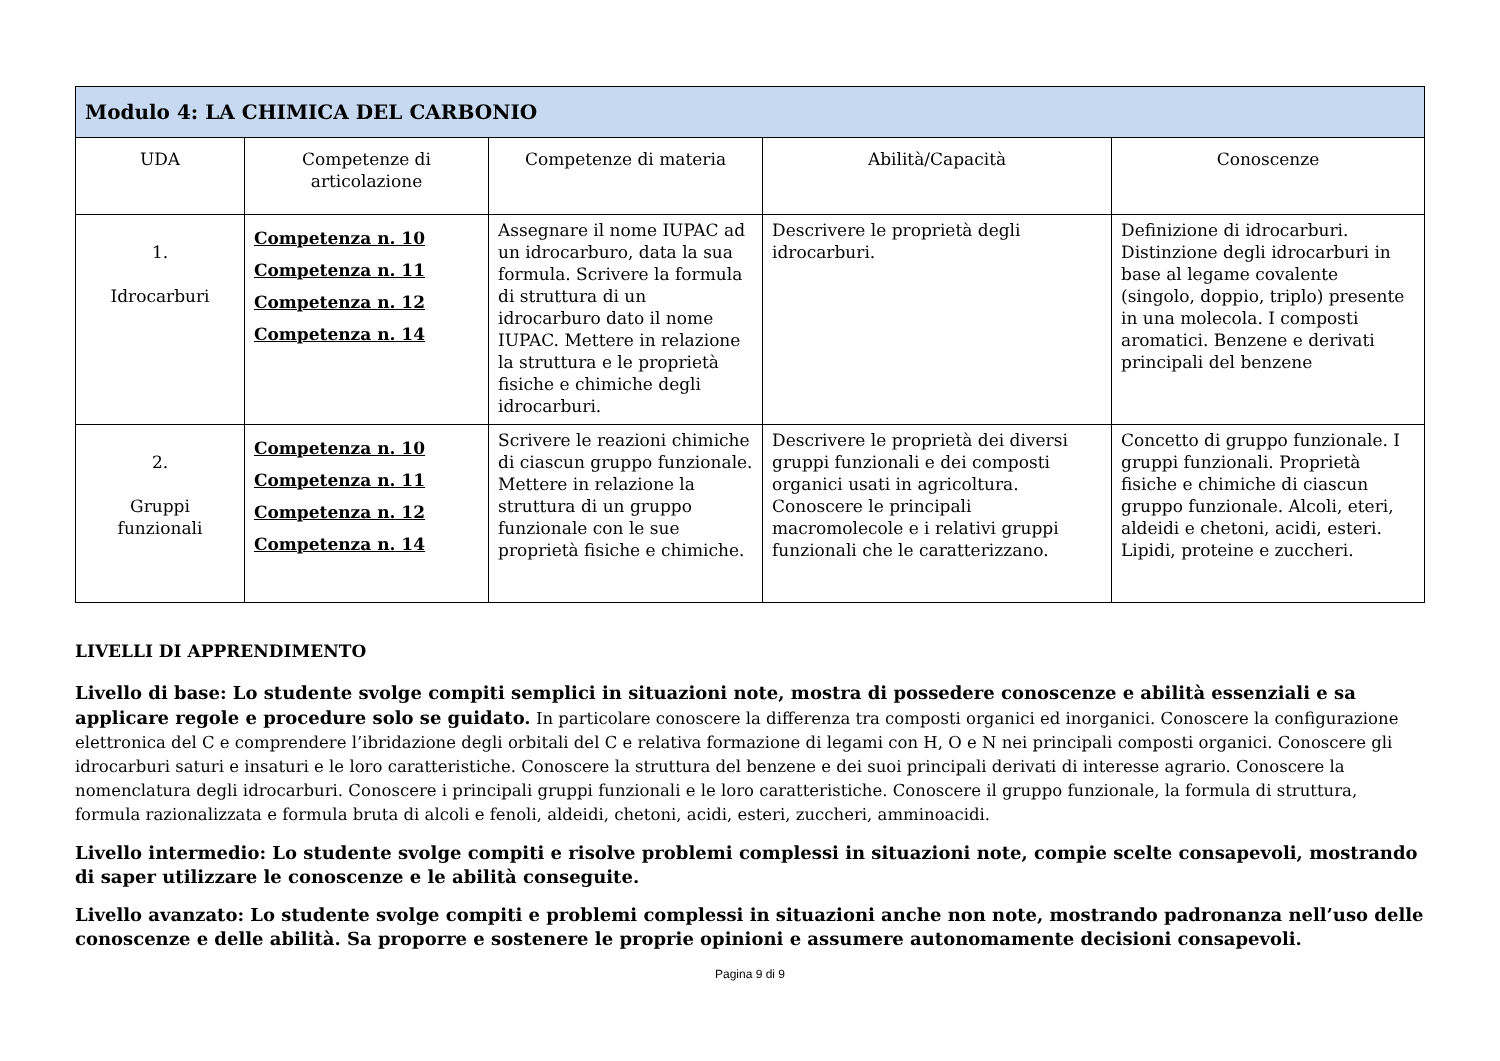| Modulo 4: LA CHIMICA DEL CARBONIO | | | | |
| --- | --- | --- | --- | --- |
| UDA | Competenze di articolazione | Competenze di materia | Abilità/Capacità | Conoscenze |
| 1. Idrocarburi | Competenza n. 10 Competenza n. 11 Competenza n. 12 Competenza n. 14 | Assegnare il nome IUPAC ad un idrocarburo, data la sua formula. Scrivere la formula di struttura di un idrocarburo dato il nome IUPAC. Mettere in relazione la struttura e le proprietà fisiche e chimiche degli idrocarburi. | Descrivere le proprietà degli idrocarburi. | Definizione di idrocarburi. Distinzione degli idrocarburi in base al legame covalente (singolo, doppio, triplo) presente in una molecola. I composti aromatici. Benzene e derivati principali del benzene |
| 2. Gruppi funzionali | Competenza n. 10 Competenza n. 11 Competenza n. 12 Competenza n. 14 | Scrivere le reazioni chimiche di ciascun gruppo funzionale. Mettere in relazione la struttura di un gruppo funzionale con le sue proprietà fisiche e chimiche. | Descrivere le proprietà dei diversi gruppi funzionali e dei composti organici usati in agricoltura. Conoscere le principali macromolecole e i relativi gruppi funzionali che le caratterizzano. | Concetto di gruppo funzionale. I gruppi funzionali. Proprietà fisiche e chimiche di ciascun gruppo funzionale. Alcoli, eteri, aldeidi e chetoni, acidi, esteri. Lipidi, proteine e zuccheri. |
LIVELLI DI APPRENDIMENTO
Livello di base: Lo studente svolge compiti semplici in situazioni note, mostra di possedere conoscenze e abilità essenziali e sa applicare regole e procedure solo se guidato. In particolare conoscere la differenza tra composti organici ed inorganici. Conoscere la configurazione elettronica del C e comprendere l’ibridazione degli orbitali del C e relativa formazione di legami con H, O e N nei principali composti organici. Conoscere gli idrocarburi saturi e insaturi e le loro caratteristiche. Conoscere la struttura del benzene e dei suoi principali derivati di interesse agrario. Conoscere la nomenclatura degli idrocarburi. Conoscere i principali gruppi funzionali e le loro caratteristiche. Conoscere il gruppo funzionale, la formula di struttura, formula razionalizzata e formula bruta di alcoli e fenoli, aldeidi, chetoni, acidi, esteri, zuccheri, amminoacidi.
Livello intermedio: Lo studente svolge compiti e risolve problemi complessi in situazioni note, compie scelte consapevoli, mostrando di saper utilizzare le conoscenze e le abilità conseguite.
Livello avanzato: Lo studente svolge compiti e problemi complessi in situazioni anche non note, mostrando padronanza nell’uso delle conoscenze e delle abilità. Sa proporre e sostenere le proprie opinioni e assumere autonomamente decisioni consapevoli.
Pagina 9 di 9